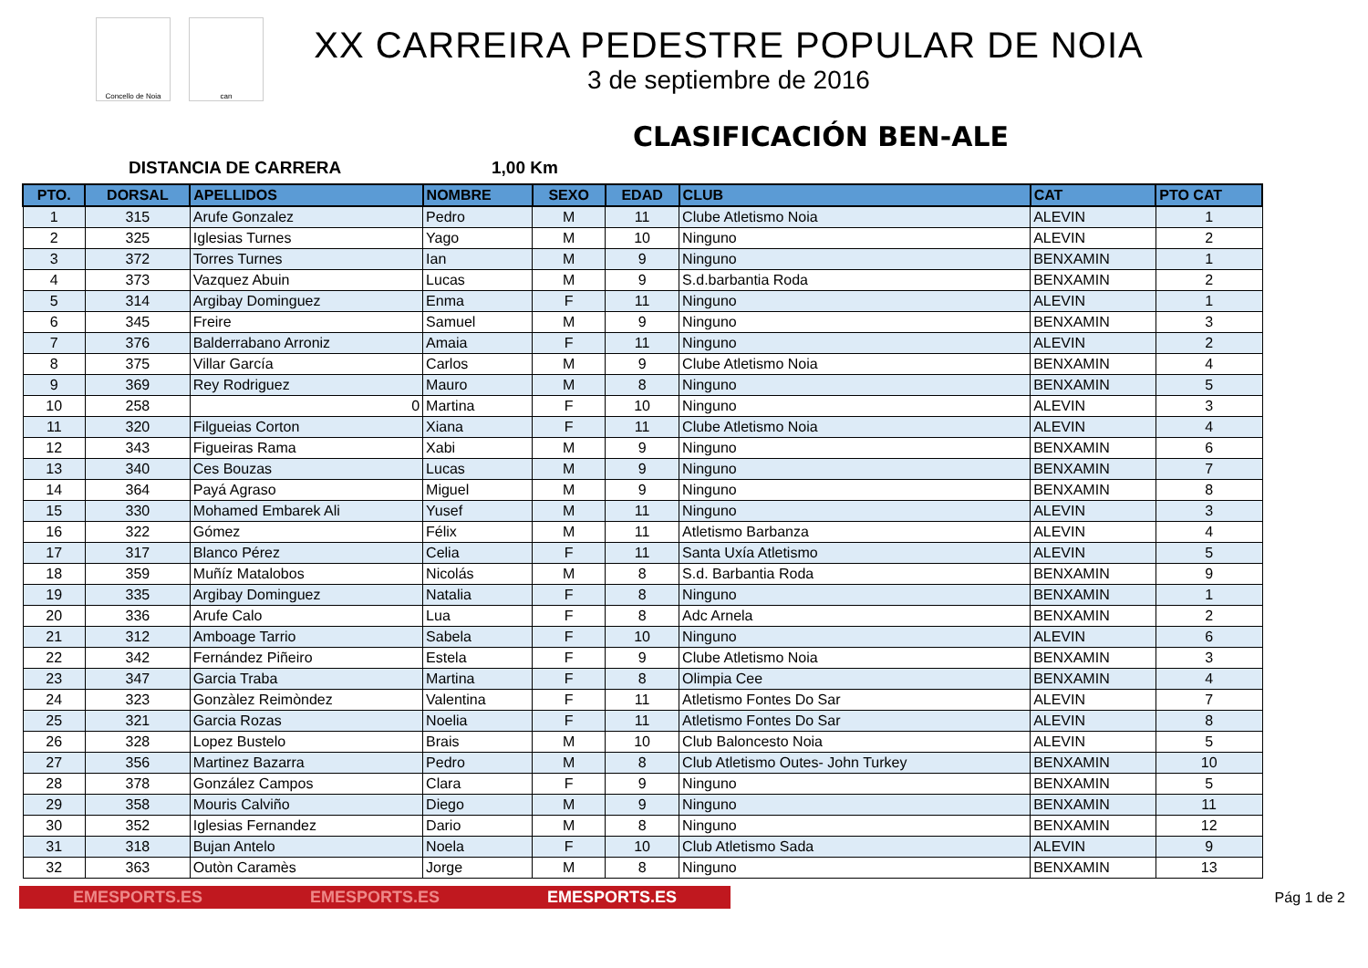Concello de Noia can
XX CARREIRA PEDESTRE POPULAR DE NOIA
3 de septiembre de 2016
CLASIFICACIÓN BEN-ALE
DISTANCIA DE CARRERA 1,00 Km
| PTO. | DORSAL | APELLIDOS | NOMBRE | SEXO | EDAD | CLUB | CAT | PTO CAT |
| --- | --- | --- | --- | --- | --- | --- | --- | --- |
| 1 | 315 | Arufe Gonzalez | Pedro | M | 11 | Clube Atletismo Noia | ALEVIN | 1 |
| 2 | 325 | Iglesias Turnes | Yago | M | 10 | Ninguno | ALEVIN | 2 |
| 3 | 372 | Torres Turnes | Ian | M | 9 | Ninguno | BENXAMIN | 1 |
| 4 | 373 | Vazquez Abuin | Lucas | M | 9 | S.d.barbantia Roda | BENXAMIN | 2 |
| 5 | 314 | Argibay Dominguez | Enma | F | 11 | Ninguno | ALEVIN | 1 |
| 6 | 345 | Freire | Samuel | M | 9 | Ninguno | BENXAMIN | 3 |
| 7 | 376 | Balderrabano Arroniz | Amaia | F | 11 | Ninguno | ALEVIN | 2 |
| 8 | 375 | Villar García | Carlos | M | 9 | Clube Atletismo Noia | BENXAMIN | 4 |
| 9 | 369 | Rey Rodriguez | Mauro | M | 8 | Ninguno | BENXAMIN | 5 |
| 10 | 258 | 0 | Martina | F | 10 | Ninguno | ALEVIN | 3 |
| 11 | 320 | Filgueias Corton | Xiana | F | 11 | Clube Atletismo Noia | ALEVIN | 4 |
| 12 | 343 | Figueiras Rama | Xabi | M | 9 | Ninguno | BENXAMIN | 6 |
| 13 | 340 | Ces Bouzas | Lucas | M | 9 | Ninguno | BENXAMIN | 7 |
| 14 | 364 | Payá Agraso | Miguel | M | 9 | Ninguno | BENXAMIN | 8 |
| 15 | 330 | Mohamed Embarek Ali | Yusef | M | 11 | Ninguno | ALEVIN | 3 |
| 16 | 322 | Gómez | Félix | M | 11 | Atletismo Barbanza | ALEVIN | 4 |
| 17 | 317 | Blanco Pérez | Celia | F | 11 | Santa Uxía Atletismo | ALEVIN | 5 |
| 18 | 359 | Muñíz Matalobos | Nicolás | M | 8 | S.d. Barbantia Roda | BENXAMIN | 9 |
| 19 | 335 | Argibay Dominguez | Natalia | F | 8 | Ninguno | BENXAMIN | 1 |
| 20 | 336 | Arufe Calo | Lua | F | 8 | Adc Arnela | BENXAMIN | 2 |
| 21 | 312 | Amboage Tarrio | Sabela | F | 10 | Ninguno | ALEVIN | 6 |
| 22 | 342 | Fernández Piñeiro | Estela | F | 9 | Clube Atletismo Noia | BENXAMIN | 3 |
| 23 | 347 | Garcia Traba | Martina | F | 8 | Olimpia Cee | BENXAMIN | 4 |
| 24 | 323 | Gonzàlez Reimòndez | Valentina | F | 11 | Atletismo Fontes Do Sar | ALEVIN | 7 |
| 25 | 321 | Garcia Rozas | Noelia | F | 11 | Atletismo Fontes Do Sar | ALEVIN | 8 |
| 26 | 328 | Lopez Bustelo | Brais | M | 10 | Club Baloncesto Noia | ALEVIN | 5 |
| 27 | 356 | Martinez Bazarra | Pedro | M | 8 | Club Atletismo Outes- John Turkey | BENXAMIN | 10 |
| 28 | 378 | González Campos | Clara | F | 9 | Ninguno | BENXAMIN | 5 |
| 29 | 358 | Mouris Calviño | Diego | M | 9 | Ninguno | BENXAMIN | 11 |
| 30 | 352 | Iglesias Fernandez | Dario | M | 8 | Ninguno | BENXAMIN | 12 |
| 31 | 318 | Bujan Antelo | Noela | F | 10 | Club Atletismo Sada | ALEVIN | 9 |
| 32 | 363 | Outòn Caramès | Jorge | M | 8 | Ninguno | BENXAMIN | 13 |
EMESPORTS.ES EMESPORTS.ES EMESPORTS.ES
Pág 1 de 2